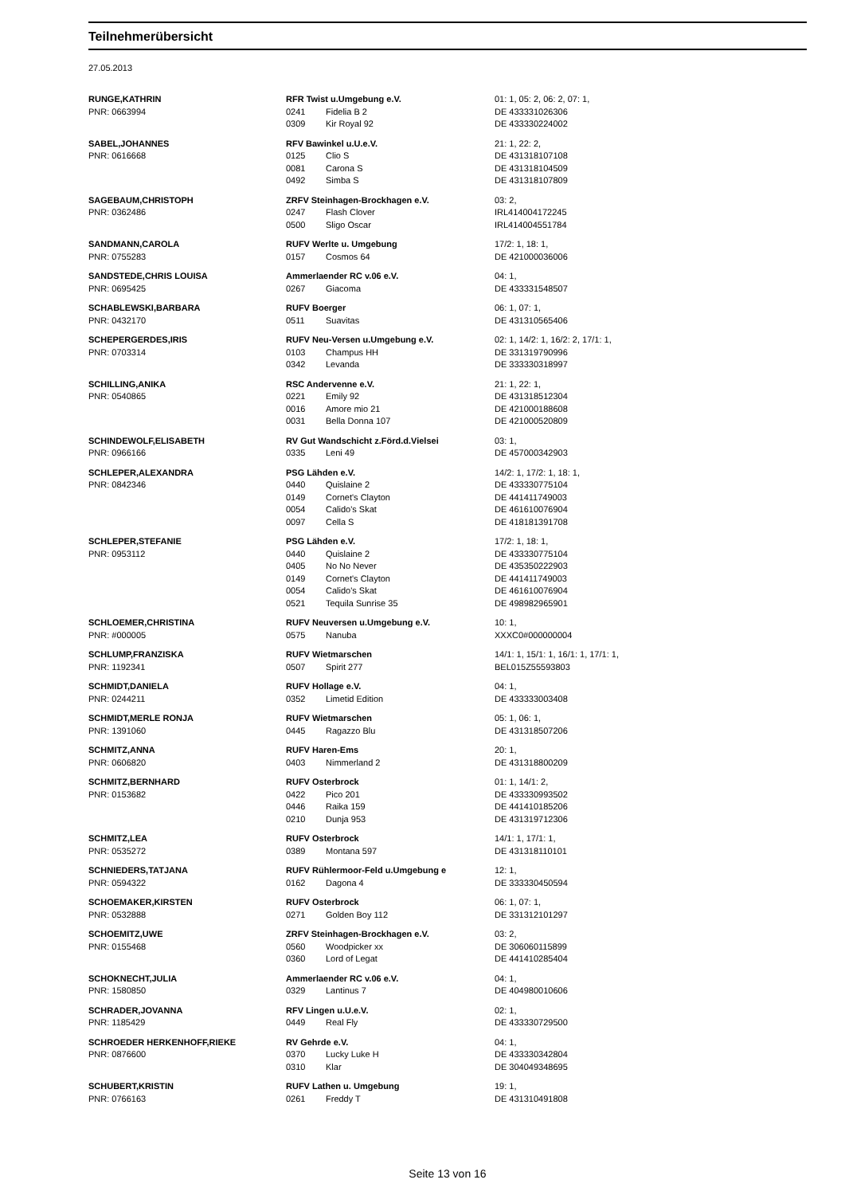Teilnehmerübersicht
27.05.2013
| RUNGE,KATHRIN | RFR Twist u.Umgebung e.V. | | 01: 1, 05: 2, 06: 2, 07: 1, |
| PNR: 0663994 | 0241 | Fidelia B 2 | DE 433331026306 |
| | 0309 | Kir Royal 92 | DE 433330224002 |
| SABEL,JOHANNES | RFV Bawinkel u.U.e.V. | | 21: 1, 22: 2, |
| PNR: 0616668 | 0125 | Clio S | DE 431318107108 |
| | 0081 | Carona S | DE 431318104509 |
| | 0492 | Simba S | DE 431318107809 |
| SAGEBAUM,CHRISTOPH | ZRFV Steinhagen-Brockhagen e.V. | | 03: 2, |
| PNR: 0362486 | 0247 | Flash Clover | IRL414004172245 |
| | 0500 | Sligo Oscar | IRL414004551784 |
| SANDMANN,CAROLA | RUFV Werlte u. Umgebung | | 17/2: 1, 18: 1, |
| PNR: 0755283 | 0157 | Cosmos 64 | DE 421000036006 |
| SANDSTEDE,CHRIS LOUISA | Ammerlaender RC v.06 e.V. | | 04: 1, |
| PNR: 0695425 | 0267 | Giacoma | DE 433331548507 |
| SCHABLEWSKI,BARBARA | RUFV Boerger | | 06: 1, 07: 1, |
| PNR: 0432170 | 0511 | Suavitas | DE 431310565406 |
| SCHEPERGERDES,IRIS | RUFV Neu-Versen u.Umgebung e.V. | | 02: 1, 14/2: 1, 16/2: 2, 17/1: 1, |
| PNR: 0703314 | 0103 | Champus HH | DE 331319790996 |
| | 0342 | Levanda | DE 333330318997 |
| SCHILLING,ANIKA | RSC Andervenne e.V. | | 21: 1, 22: 1, |
| PNR: 0540865 | 0221 | Emily 92 | DE 431318512304 |
| | 0016 | Amore mio 21 | DE 421000188608 |
| | 0031 | Bella Donna 107 | DE 421000520809 |
| SCHINDEWOLF,ELISABETH | RV Gut Wandschicht z.Förd.d.Vielsei | | 03: 1, |
| PNR: 0966166 | 0335 | Leni 49 | DE 457000342903 |
| SCHLEPER,ALEXANDRA | PSG Lähden e.V. | | 14/2: 1, 17/2: 1, 18: 1, |
| PNR: 0842346 | 0440 | Quislaine 2 | DE 433330775104 |
| | 0149 | Cornet's Clayton | DE 441411749003 |
| | 0054 | Calido's Skat | DE 461610076904 |
| | 0097 | Cella S | DE 418181391708 |
| SCHLEPER,STEFANIE | PSG Lähden e.V. | | 17/2: 1, 18: 1, |
| PNR: 0953112 | 0440 | Quislaine 2 | DE 433330775104 |
| | 0405 | No No Never | DE 435350222903 |
| | 0149 | Cornet's Clayton | DE 441411749003 |
| | 0054 | Calido's Skat | DE 461610076904 |
| | 0521 | Tequila Sunrise 35 | DE 498982965901 |
| SCHLOEMER,CHRISTINA | RUFV Neuversen u.Umgebung e.V. | | 10: 1, |
| PNR: #000005 | 0575 | Nanuba | XXXC0#000000004 |
| SCHLUMP,FRANZISKA | RUFV Wietmarschen | | 14/1: 1, 15/1: 1, 16/1: 1, 17/1: 1, |
| PNR: 1192341 | 0507 | Spirit 277 | BEL015Z55593803 |
| SCHMIDT,DANIELA | RUFV Hollage e.V. | | 04: 1, |
| PNR: 0244211 | 0352 | Limetid Edition | DE 433333003408 |
| SCHMIDT,MERLE RONJA | RUFV Wietmarschen | | 05: 1, 06: 1, |
| PNR: 1391060 | 0445 | Ragazzo Blu | DE 431318507206 |
| SCHMITZ,ANNA | RUFV Haren-Ems | | 20: 1, |
| PNR: 0606820 | 0403 | Nimmerland 2 | DE 431318800209 |
| SCHMITZ,BERNHARD | RUFV Osterbrock | | 01: 1, 14/1: 2, |
| PNR: 0153682 | 0422 | Pico 201 | DE 433330993502 |
| | 0446 | Raika 159 | DE 441410185206 |
| | 0210 | Dunja 953 | DE 431319712306 |
| SCHMITZ,LEA | RUFV Osterbrock | | 14/1: 1, 17/1: 1, |
| PNR: 0535272 | 0389 | Montana 597 | DE 431318110101 |
| SCHNIEDERS,TATJANA | RUFV Rühlermoor-Feld u.Umgebung e | | 12: 1, |
| PNR: 0594322 | 0162 | Dagona 4 | DE 333330450594 |
| SCHOEMAKER,KIRSTEN | RUFV Osterbrock | | 06: 1, 07: 1, |
| PNR: 0532888 | 0271 | Golden Boy 112 | DE 331312101297 |
| SCHOEMITZ,UWE | ZRFV Steinhagen-Brockhagen e.V. | | 03: 2, |
| PNR: 0155468 | 0560 | Woodpicker xx | DE 306060115899 |
| | 0360 | Lord of Legat | DE 441410285404 |
| SCHOKNECHT,JULIA | Ammerlaender RC v.06 e.V. | | 04: 1, |
| PNR: 1580850 | 0329 | Lantinus 7 | DE 404980010606 |
| SCHRADER,JOVANNA | RFV Lingen u.U.e.V. | | 02: 1, |
| PNR: 1185429 | 0449 | Real Fly | DE 433330729500 |
| SCHROEDER HERKENHOFF,RIEKE | RV Gehrde e.V. | | 04: 1, |
| PNR: 0876600 | 0370 | Lucky Luke H | DE 433330342804 |
| | 0310 | Klar | DE 304049348695 |
| SCHUBERT,KRISTIN | RUFV Lathen u. Umgebung | | 19: 1, |
| PNR: 0766163 | 0261 | Freddy T | DE 431310491808 |
Seite 13 von 16